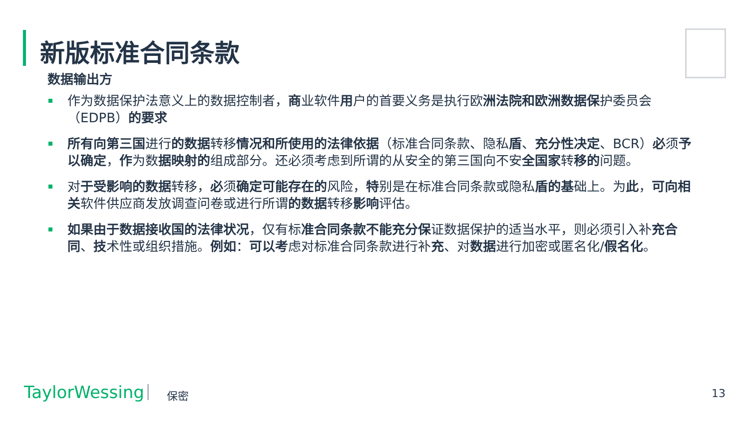新版标准合同条款
数据输出方
作为数据保护法意义上的数据控制者，商业软件用户的首要义务是执行欧洲法院和欧洲数据保护委员会（EDPB）的要求
所有向第三国进行的数据转移情况和所使用的法律依据（标准合同条款、隐私盾、充分性决定、BCR）必须予以确定，作为数据映射的组成部分。还必须考虑到所谓的从安全的第三国向不安全国家转移的问题。
对于受影响的数据转移，必须确定可能存在的风险，特别是在标准合同条款或隐私盾的基础上。为此，可向相关软件供应商发放调查问卷或进行所谓的数据转移影响评估。
如果由于数据接收国的法律状况，仅有标准合同条款不能充分保证数据保护的适当水平，则必须引入补充合同、技术性或组织措施。例如：可以考虑对标准合同条款进行补充、对数据进行加密或匿名化/假名化。
TaylorWessing 保密 13